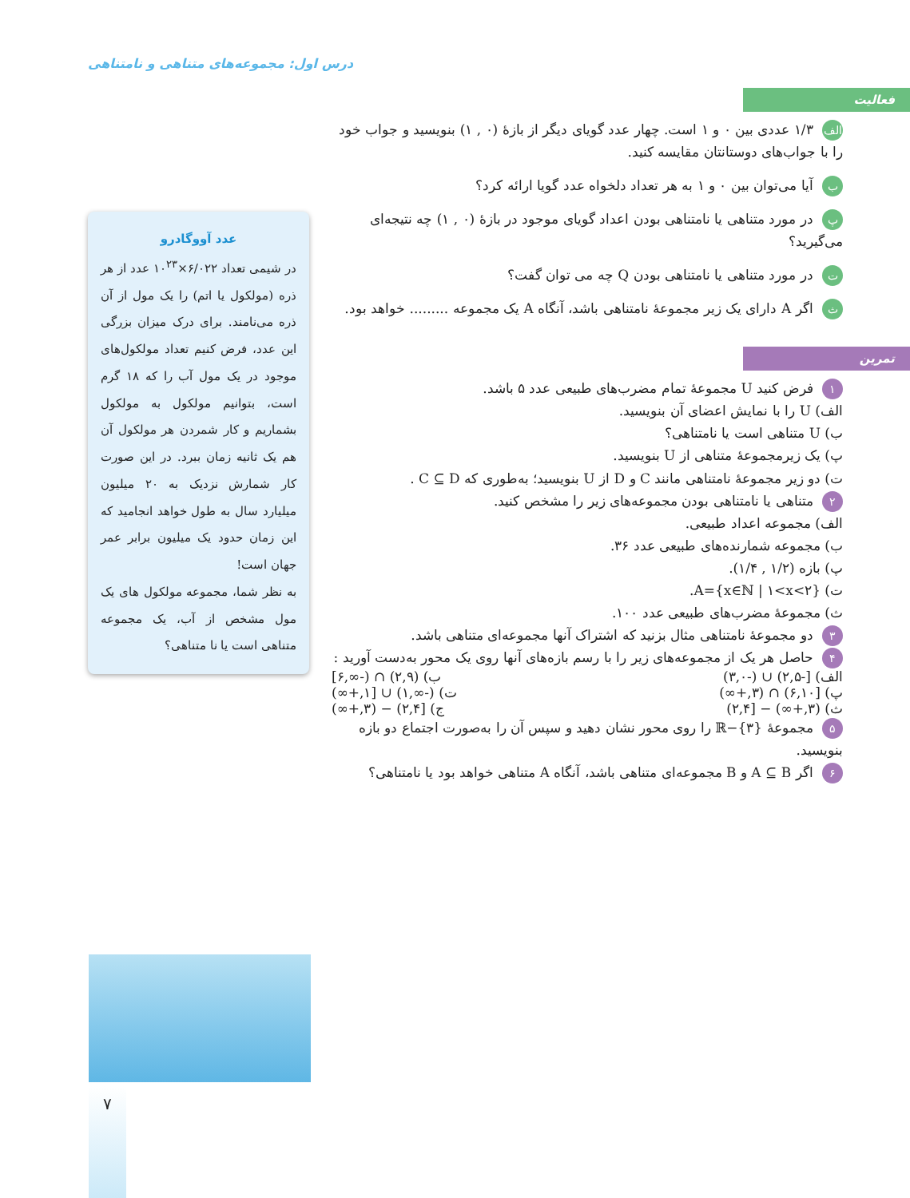درس اول: مجموعه‌های متناهی و نامتناهی
فعالیت
الف ۱/۳ عددی بین ۰ و ۱ است. چهار عدد گویای دیگر از بازهٔ (۰ , ۱) بنویسید و جواب خود را با جواب‌های دوستانتان مقایسه کنید.
ب آیا می‌توان بین ۰ و ۱ به هر تعداد دلخواه عدد گویا ارائه کرد؟
پ در مورد متناهی یا نامتناهی بودن اعداد گویای موجود در بازهٔ (۰ , ۱) چه نتیجه‌ای می‌گیرید؟
ت در مورد متناهی یا نامتناهی بودن Q چه می توان گفت؟
ث اگر A دارای یک زیر مجموعهٔ نامتناهی باشد، آنگاه A یک مجموعه ......... خواهد بود.
تمرین
۱ فرض کنید U مجموعهٔ تمام مضرب‌های طبیعی عدد ۵ باشد.
الف) U را با نمایش اعضای آن بنویسید.
ب) U متناهی است یا نامتناهی؟
پ) یک زیرمجموعهٔ متناهی از U بنویسید.
ت) دو زیر مجموعهٔ نامتناهی مانند C و D از U بنویسید؛ به‌طوری که C ⊆ D .
۲ متناهی یا نامتناهی بودن مجموعه‌های زیر را مشخص کنید.
الف) مجموعه اعداد طبیعی.
ب) مجموعه شمارنده‌های طبیعی عدد ۳۶.
پ) بازه (۱/۲ , ۱/۴).
ت) A={x∈ℕ | ۱<x<۲}.
ث) مجموعهٔ مضرب‌های طبیعی عدد ۱۰۰.
۳ دو مجموعهٔ نامتناهی مثال بزنید که اشتراک آنها مجموعه‌ای متناهی باشد.
۴ حاصل هر یک از مجموعه‌های زیر را با رسم بازه‌های آنها روی یک محور به‌دست آورید :
الف) [-۲,۵) ∪ (-۳,۰) ب) (۲,۹) ∩ (-∞,۶]
پ) [۶,۱۰) ∩ (۳,+∞) ت) (-∞,۱) ∪ [۱,+∞)
ث) (۳,+∞) − [۲,۴) ج) [۲,۴) − (۳,+∞)
۵ مجموعهٔ ℝ−{۳} را روی محور نشان دهید و سپس آن را به‌صورت اجتماع دو بازه بنویسید.
۶ اگر A ⊆ B و B مجموعه‌ای متناهی باشد، آنگاه A متناهی خواهد بود یا نامتناهی؟
عدد آووگادرو
در شیمی تعداد ۶/۰۲۲×۱۰<sup>۲۳</sup> عدد از هر ذره (مولکول یا اتم) را یک مول از آن ذره می‌نامند. برای درک میزان بزرگی این عدد، فرض کنیم تعداد مولکول‌های موجود در یک مول آب را که ۱۸ گرم است، بتوانیم مولکول به مولکول بشماریم و کار شمردن هر مولکول آن هم یک ثانیه زمان ببرد. در این صورت کار شمارش نزدیک به ۲۰ میلیون میلیارد سال به طول خواهد انجامید که این زمان حدود یک میلیون برابر عمر جهان است!
به نظر شما، مجموعه مولکول های یک مول مشخص از آب، یک مجموعه متناهی است یا نا متناهی؟
۷